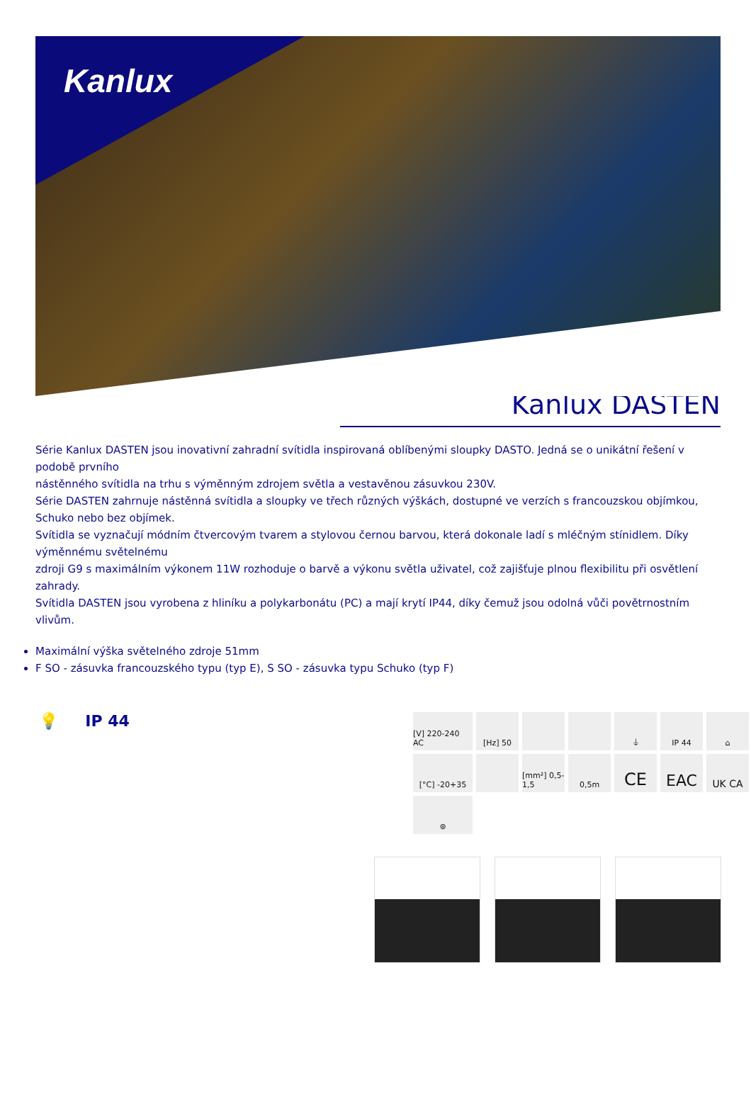Kanlux
Kanlux DASTEN
Série Kanlux DASTEN jsou inovativní zahradní svítidla inspirovaná oblíbenými sloupky DASTO. Jedná se o unikátní řešení v podobě prvního
nástěnného svítidla na trhu s výměnným zdrojem světla a vestavěnou zásuvkou 230V.
Série DASTEN zahrnuje nástěnná svítidla a sloupky ve třech různých výškách, dostupné ve verzích s francouzskou objímkou, Schuko nebo bez objímek.
Svítidla se vyznačují módním čtvercovým tvarem a stylovou černou barvou, která dokonale ladí s mléčným stínidlem. Díky výměnnému světelnému
zdroji G9 s maximálním výkonem 11W rozhoduje o barvě a výkonu světla uživatel, což zajišťuje plnou flexibilitu při osvětlení zahrady.
Svítidla DASTEN jsou vyrobena z hliníku a polykarbonátu (PC) a mají krytí IP44, díky čemuž jsou odolná vůči povětrnostním vlivům.
Maximální výška světelného zdroje 51mm
F SO - zásuvka francouzského typu (typ E), S SO - zásuvka typu Schuko (typ F)
💡 IP 44
[V] 220-240 AC
[Hz] 50
⏚
IP 44
⌂
[°C] -20+35
[mm²] 0,5-1,5
0,5m
CE
EAC
UK CA
⊛